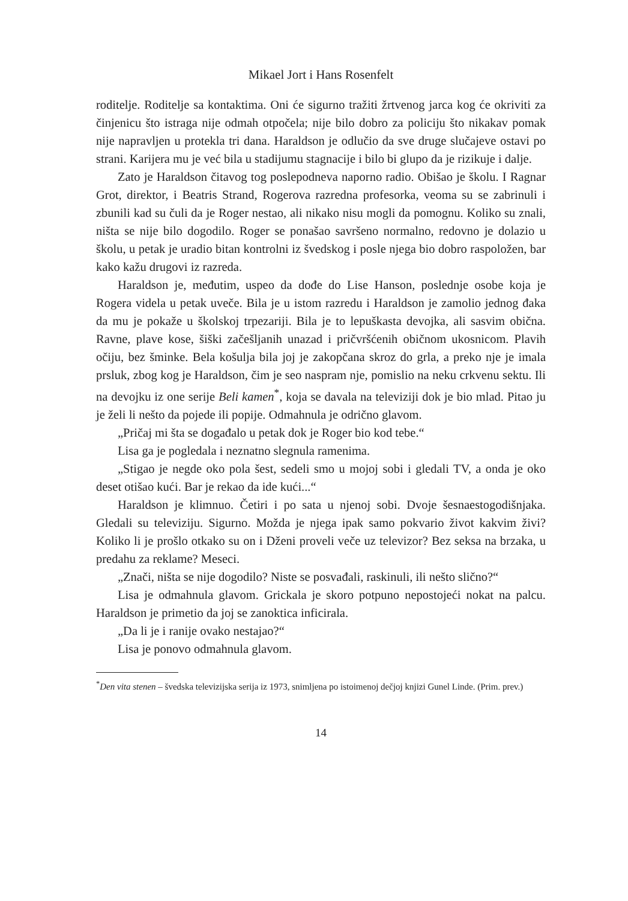Mikael Jort i Hans Rosenfelt
roditelje. Roditelje sa kontaktima. Oni će sigurno tražiti žrtvenog jarca kog će okriviti za činjenicu što istraga nije odmah otpočela; nije bilo dobro za policiju što nikakav pomak nije napravljen u protekla tri dana. Haraldson je odlučio da sve druge slučajeve ostavi po strani. Karijera mu je već bila u stadijumu stagnacije i bilo bi glupo da je rizikuje i dalje.
Zato je Haraldson čitavog tog poslepodneva naporno radio. Obišao je školu. I Ragnar Grot, direktor, i Beatris Strand, Rogerova razredna profesorka, veoma su se zabrinuli i zbunili kad su čuli da je Roger nestao, ali nikako nisu mogli da pomognu. Koliko su znali, ništa se nije bilo dogodilo. Roger se ponašao savršeno normalno, redovno je dolazio u školu, u petak je uradio bitan kontrolni iz švedskog i posle njega bio dobro raspoložen, bar kako kažu drugovi iz razreda.
Haraldson je, međutim, uspeo da dođe do Lise Hanson, poslednje osobe koja je Rogera videla u petak uveče. Bila je u istom razredu i Haraldson je zamolio jednog đaka da mu je pokaže u školskoj trpezariji. Bila je to lepuškasta devojka, ali sasvim obična. Ravne, plave kose, šiški začešljanih unazad i pričvršćenih običnom ukosnicom. Plavih očiju, bez šminke. Bela košulja bila joj je zakopčana skroz do grla, a preko nje je imala prsluk, zbog kog je Haraldson, čim je seo naspram nje, pomislio na neku crkvenu sektu. Ili na devojku iz one serije Beli kamen<sup>*</sup>, koja se davala na televiziji dok je bio mlad. Pitao ju je želi li nešto da pojede ili popije. Odmahnula je odrično glavom.
„Pričaj mi šta se događalo u petak dok je Roger bio kod tebe.“
Lisa ga je pogledala i neznatno slegnula ramenima.
„Stigao je negde oko pola šest, sedeli smo u mojoj sobi i gledali TV, a onda je oko deset otišao kući. Bar je rekao da ide kući...“
Haraldson je klimnuo. Četiri i po sata u njenoj sobi. Dvoje šesnaestogodišnjaka. Gledali su televiziju. Sigurno. Možda je njega ipak samo pokvario život kakvim živi? Koliko li je prošlo otkako su on i Dženi proveli veče uz televizor? Bez seksa na brzaka, u predahu za reklame? Meseci.
„Znači, ništa se nije dogodilo? Niste se posvađali, raskinuli, ili nešto slično?“
Lisa je odmahnula glavom. Grickala je skoro potpuno nepostojeći nokat na palcu. Haraldson je primetio da joj se zanoktica inficirala.
„Da li je i ranije ovako nestajao?“
Lisa je ponovo odmahnula glavom.
<sup>*</sup> Den vita stenen – švedska televizijska serija iz 1973, snimljena po istoimenoj dečjoj knjizi Gunel Linde. (Prim. prev.)
14